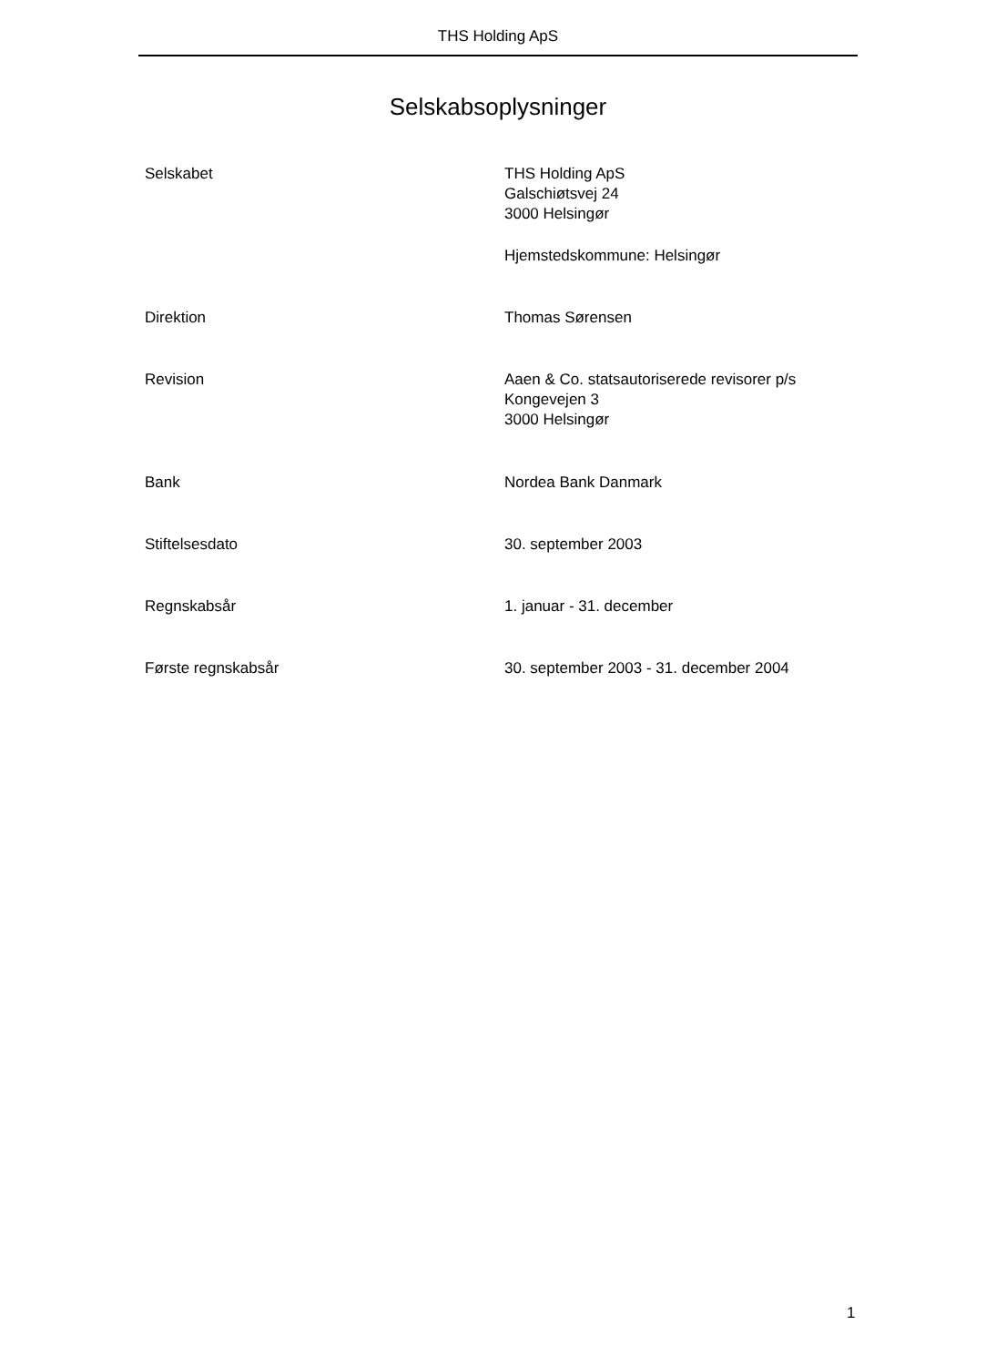THS Holding ApS
Selskabsoplysninger
Selskabet THS Holding ApS
Galschiøtsvej 24
3000 Helsingør
Hjemstedskommune: Helsingør
Direktion Thomas Sørensen
Revision Aaen & Co. statsautoriserede revisorer p/s
Kongevejen 3
3000 Helsingør
Bank Nordea Bank Danmark
Stiftelsesdato 30. september 2003
Regnskabsår 1. januar - 31. december
Første regnskabsår 30. september 2003 - 31. december 2004
1